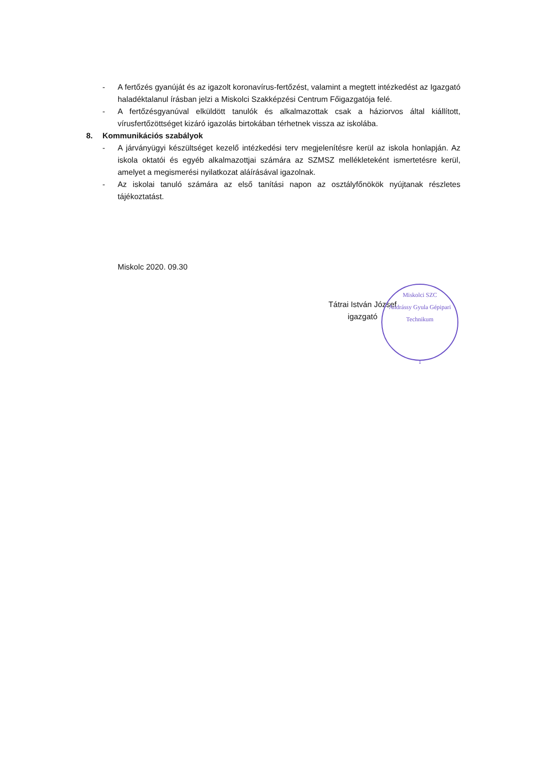- A fertőzés gyanúját és az igazolt koronavírus-fertőzést, valamint a megtett intézkedést az Igazgató haladéktalanul írásban jelzi a Miskolci Szakképzési Centrum Főigazgatója felé.
- A fertőzésgyanúval elküldött tanulók és alkalmazottak csak a háziorvos által kiállított, vírusfertőzöttséget kizáró igazolás birtokában térhetnek vissza az iskolába.
8. Kommunikációs szabályok
- A járványügyi készültséget kezelő intézkedési terv megjelenítésre kerül az iskola honlapján. Az iskola oktatói és egyéb alkalmazottjai számára az SZMSZ mellékleteként ismertetésre kerül, amelyet a megismerési nyilatkozat aláírásával igazolnak.
- Az iskolai tanuló számára az első tanítási napon az osztályfőnökök nyújtanak részletes tájékoztatást.
Miskolc 2020. 09.30
Tátrai István József
igazgató
Miskolci SZC
Andrássy Gyula Gépipari Technikum
1